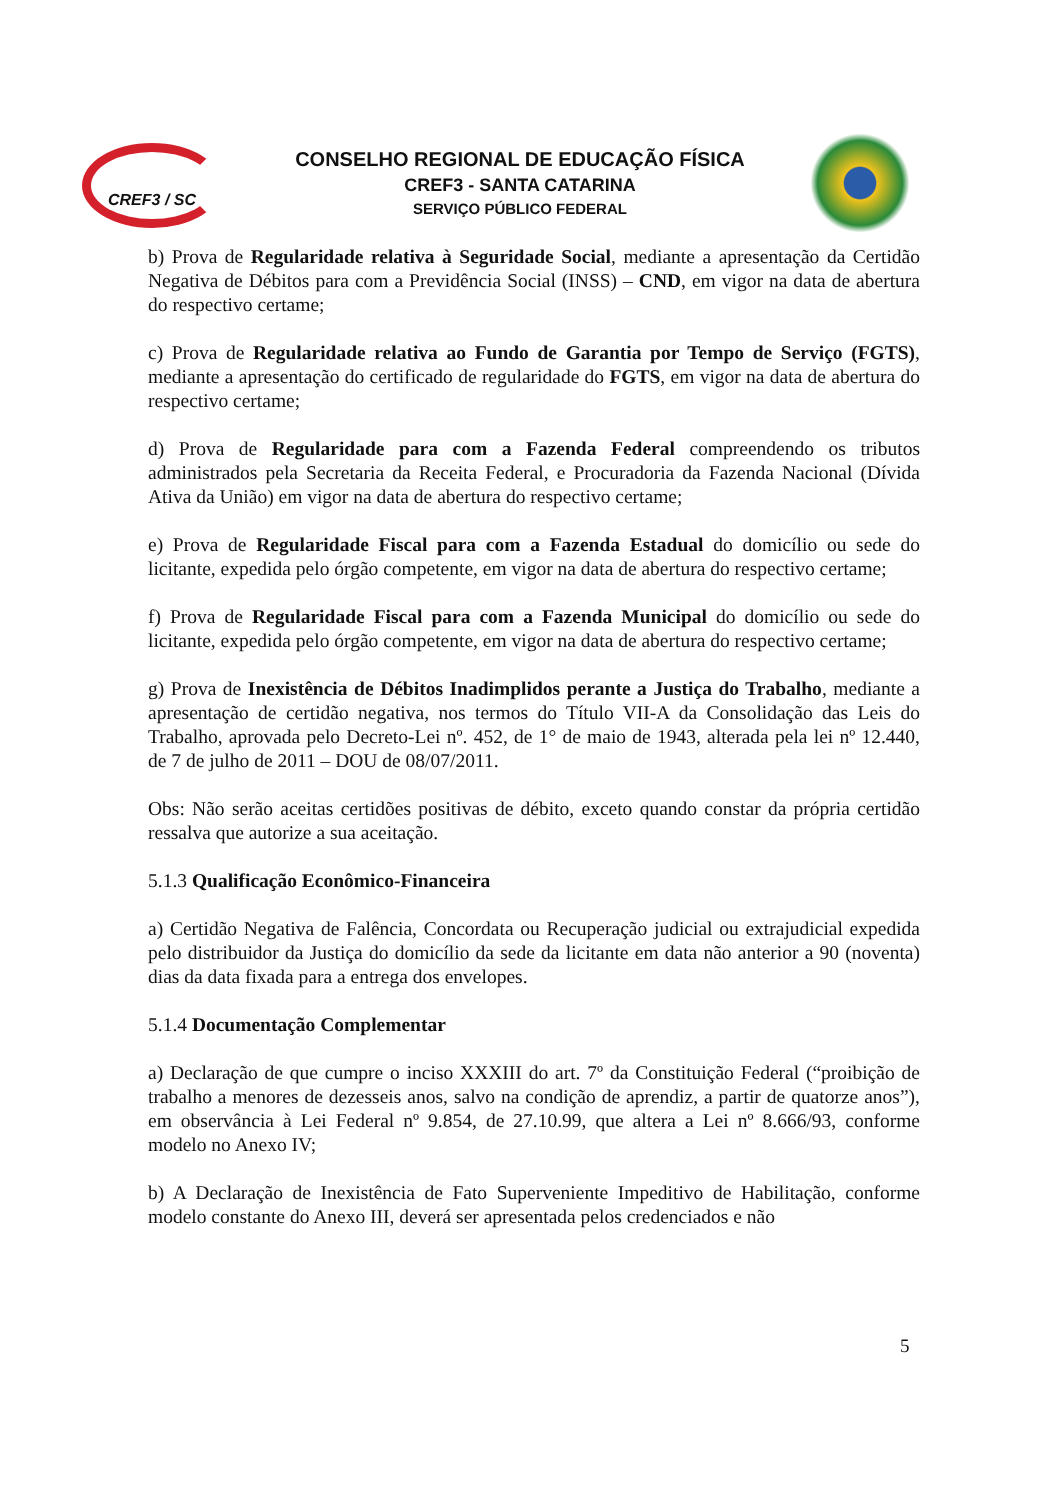CREF3 / SC
CONSELHO REGIONAL DE EDUCAÇÃO FÍSICA
CREF3 - SANTA CATARINA
SERVIÇO PÚBLICO FEDERAL
b) Prova de Regularidade relativa à Seguridade Social, mediante a apresentação da Certidão Negativa de Débitos para com a Previdência Social (INSS) – CND, em vigor na data de abertura do respectivo certame;
c) Prova de Regularidade relativa ao Fundo de Garantia por Tempo de Serviço (FGTS), mediante a apresentação do certificado de regularidade do FGTS, em vigor na data de abertura do respectivo certame;
d) Prova de Regularidade para com a Fazenda Federal compreendendo os tributos administrados pela Secretaria da Receita Federal, e Procuradoria da Fazenda Nacional (Dívida Ativa da União) em vigor na data de abertura do respectivo certame;
e) Prova de Regularidade Fiscal para com a Fazenda Estadual do domicílio ou sede do licitante, expedida pelo órgão competente, em vigor na data de abertura do respectivo certame;
f) Prova de Regularidade Fiscal para com a Fazenda Municipal do domicílio ou sede do licitante, expedida pelo órgão competente, em vigor na data de abertura do respectivo certame;
g) Prova de Inexistência de Débitos Inadimplidos perante a Justiça do Trabalho, mediante a apresentação de certidão negativa, nos termos do Título VII-A da Consolidação das Leis do Trabalho, aprovada pelo Decreto-Lei nº. 452, de 1° de maio de 1943, alterada pela lei nº 12.440, de 7 de julho de 2011 – DOU de 08/07/2011.
Obs: Não serão aceitas certidões positivas de débito, exceto quando constar da própria certidão ressalva que autorize a sua aceitação.
5.1.3 Qualificação Econômico-Financeira
a) Certidão Negativa de Falência, Concordata ou Recuperação judicial ou extrajudicial expedida pelo distribuidor da Justiça do domicílio da sede da licitante em data não anterior a 90 (noventa) dias da data fixada para a entrega dos envelopes.
5.1.4 Documentação Complementar
a) Declaração de que cumpre o inciso XXXIII do art. 7º da Constituição Federal (“proibição de trabalho a menores de dezesseis anos, salvo na condição de aprendiz, a partir de quatorze anos”), em observância à Lei Federal nº 9.854, de 27.10.99, que altera a Lei nº 8.666/93, conforme modelo no Anexo IV;
b) A Declaração de Inexistência de Fato Superveniente Impeditivo de Habilitação, conforme modelo constante do Anexo III, deverá ser apresentada pelos credenciados e não
5